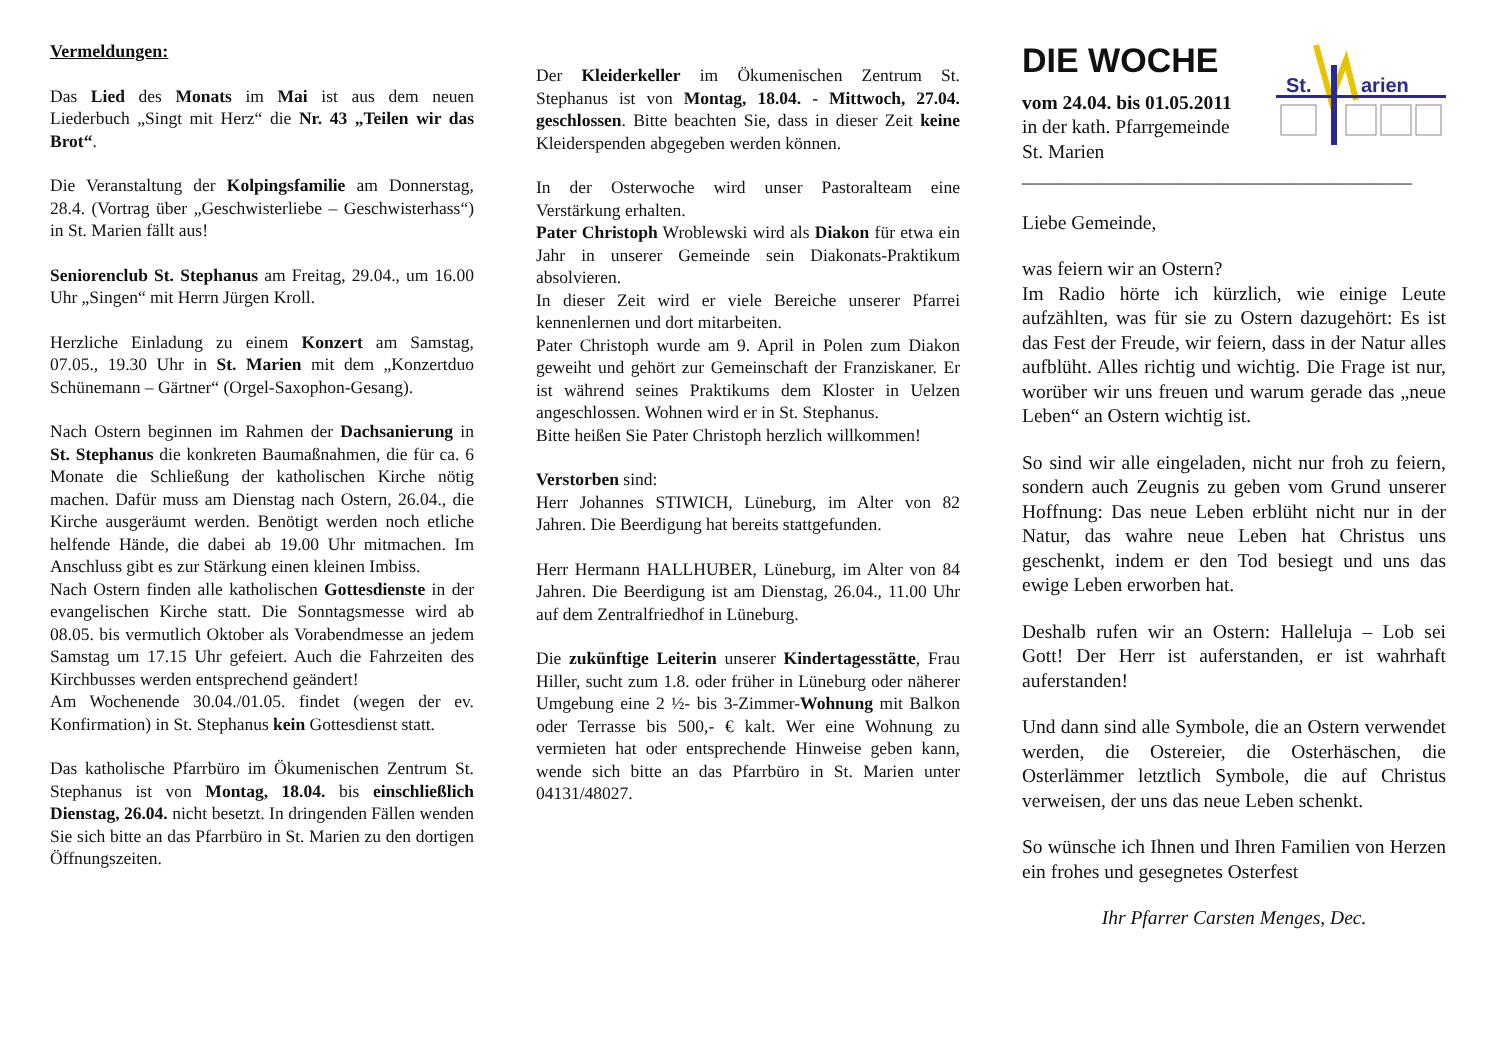Vermeldungen:
Das Lied des Monats im Mai ist aus dem neuen Liederbuch „Singt mit Herz“ die Nr. 43 „Teilen wir das Brot“.
Die Veranstaltung der Kolpingsfamilie am Donnerstag, 28.4. (Vortrag über „Geschwisterliebe – Geschwisterhass“) in St. Marien fällt aus!
Seniorenclub St. Stephanus am Freitag, 29.04., um 16.00 Uhr „Singen“ mit Herrn Jürgen Kroll.
Herzliche Einladung zu einem Konzert am Samstag, 07.05., 19.30 Uhr in St. Marien mit dem „Konzertduo Schünemann – Gärtner“ (Orgel-Saxophon-Gesang).
Nach Ostern beginnen im Rahmen der Dachsanierung in St. Stephanus die konkreten Baumaßnahmen, die für ca. 6 Monate die Schließung der katholischen Kirche nötig machen. Dafür muss am Dienstag nach Ostern, 26.04., die Kirche ausgeräumt werden. Benötigt werden noch etliche helfende Hände, die dabei ab 19.00 Uhr mitmachen. Im Anschluss gibt es zur Stärkung einen kleinen Imbiss.
Nach Ostern finden alle katholischen Gottesdienste in der evangelischen Kirche statt. Die Sonntagsmesse wird ab 08.05. bis vermutlich Oktober als Vorabendmesse an jedem Samstag um 17.15 Uhr gefeiert. Auch die Fahrzeiten des Kirchbusses werden entsprechend geändert!
Am Wochenende 30.04./01.05. findet (wegen der ev. Konfirmation) in St. Stephanus kein Gottesdienst statt.
Das katholische Pfarrbüro im Ökumenischen Zentrum St. Stephanus ist von Montag, 18.04. bis einschließlich Dienstag, 26.04. nicht besetzt. In dringenden Fällen wenden Sie sich bitte an das Pfarrbüro in St. Marien zu den dortigen Öffnungszeiten.
Der Kleiderkeller im Ökumenischen Zentrum St. Stephanus ist von Montag, 18.04. - Mittwoch, 27.04. geschlossen. Bitte beachten Sie, dass in dieser Zeit keine Kleiderspenden abgegeben werden können.
In der Osterwoche wird unser Pastoralteam eine Verstärkung erhalten.
Pater Christoph Wroblewski wird als Diakon für etwa ein Jahr in unserer Gemeinde sein Diakonats-Praktikum absolvieren.
In dieser Zeit wird er viele Bereiche unserer Pfarrei kennenlernen und dort mitarbeiten.
Pater Christoph wurde am 9. April in Polen zum Diakon geweiht und gehört zur Gemeinschaft der Franziskaner. Er ist während seines Praktikums dem Kloster in Uelzen angeschlossen. Wohnen wird er in St. Stephanus.
Bitte heißen Sie Pater Christoph herzlich willkommen!
Verstorben sind:
Herr Johannes STIWICH, Lüneburg, im Alter von 82 Jahren. Die Beerdigung hat bereits stattgefunden.
Herr Hermann HALLHUBER, Lüneburg, im Alter von 84 Jahren. Die Beerdigung ist am Dienstag, 26.04., 11.00 Uhr auf dem Zentralfriedhof in Lüneburg.
Die zukünftige Leiterin unserer Kindertagesstätte, Frau Hiller, sucht zum 1.8. oder früher in Lüneburg oder näherer Umgebung eine 2 ½- bis 3-Zimmer-Wohnung mit Balkon oder Terrasse bis 500,- € kalt. Wer eine Wohnung zu vermieten hat oder entsprechende Hinweise geben kann, wende sich bitte an das Pfarrbüro in St. Marien unter 04131/48027.
DIE WOCHE
vom 24.04. bis 01.05.2011
in der kath. Pfarrgemeinde
St. Marien
St.
arien
________________________________________
Liebe Gemeinde,
was feiern wir an Ostern?
Im Radio hörte ich kürzlich, wie einige Leute aufzählten, was für sie zu Ostern dazugehört: Es ist das Fest der Freude, wir feiern, dass in der Natur alles aufblüht. Alles richtig und wichtig. Die Frage ist nur, worüber wir uns freuen und warum gerade das „neue Leben“ an Ostern wichtig ist.
So sind wir alle eingeladen, nicht nur froh zu feiern, sondern auch Zeugnis zu geben vom Grund unserer Hoffnung: Das neue Leben erblüht nicht nur in der Natur, das wahre neue Leben hat Christus uns geschenkt, indem er den Tod besiegt und uns das ewige Leben erworben hat.
Deshalb rufen wir an Ostern: Halleluja – Lob sei Gott! Der Herr ist auferstanden, er ist wahrhaft auferstanden!
Und dann sind alle Symbole, die an Ostern verwendet werden, die Ostereier, die Osterhäschen, die Osterlämmer letztlich Symbole, die auf Christus verweisen, der uns das neue Leben schenkt.
So wünsche ich Ihnen und Ihren Familien von Herzen ein frohes und gesegnetes Osterfest
Ihr Pfarrer Carsten Menges, Dec.